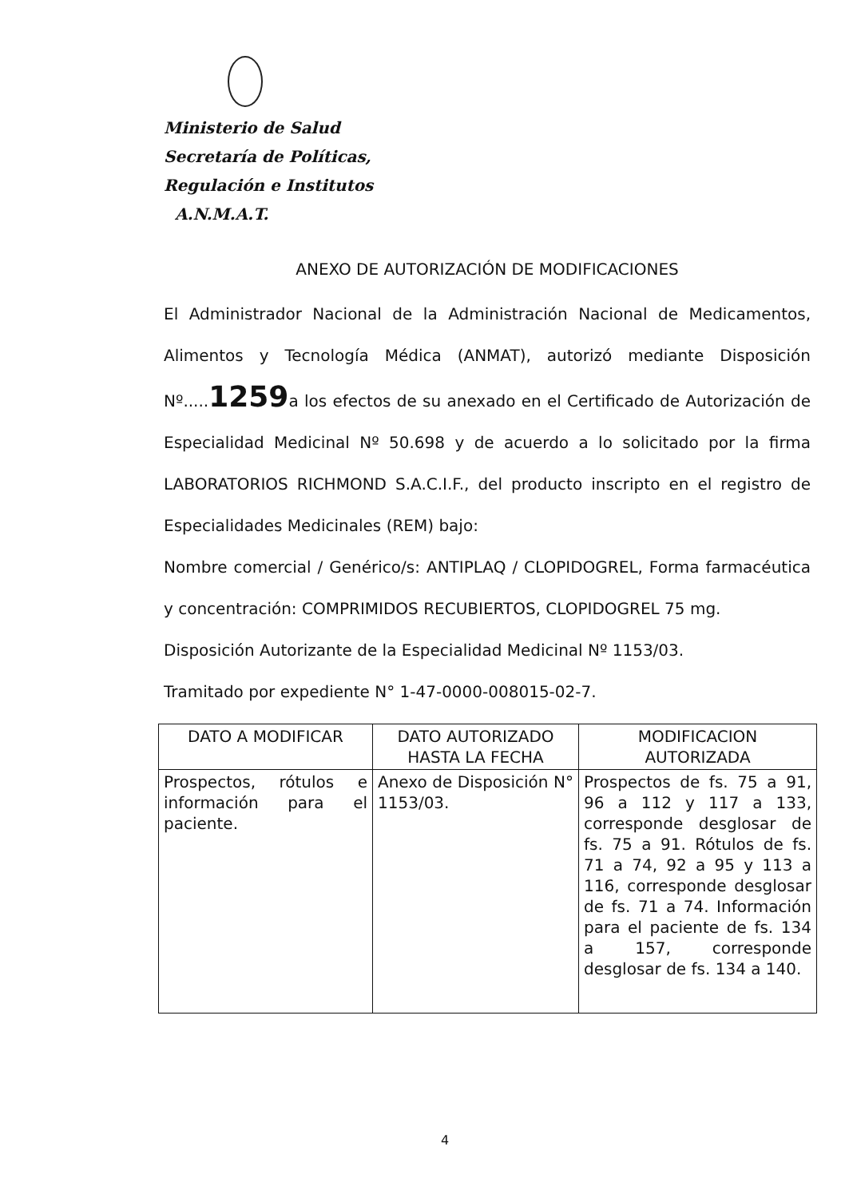Ministerio de Salud
Secretaría de Políticas,
Regulación e Institutos
A.N.M.A.T.
ANEXO DE AUTORIZACIÓN DE MODIFICACIONES
El Administrador Nacional de la Administración Nacional de Medicamentos, Alimentos y Tecnología Médica (ANMAT), autorizó mediante Disposición Nº.....1259a los efectos de su anexado en el Certificado de Autorización de Especialidad Medicinal Nº 50.698 y de acuerdo a lo solicitado por la firma LABORATORIOS RICHMOND S.A.C.I.F., del producto inscripto en el registro de Especialidades Medicinales (REM) bajo:
Nombre comercial / Genérico/s: ANTIPLAQ / CLOPIDOGREL, Forma farmacéutica y concentración: COMPRIMIDOS RECUBIERTOS, CLOPIDOGREL 75 mg.
Disposición Autorizante de la Especialidad Medicinal Nº 1153/03.
Tramitado por expediente N° 1-47-0000-008015-02-7.
| DATO A MODIFICAR | DATO AUTORIZADO HASTA LA FECHA | MODIFICACION AUTORIZADA |
| --- | --- | --- |
| Prospectos, rótulos e información para el paciente. | Anexo de Disposición N° 1153/03. | Prospectos de fs. 75 a 91, 96 a 112 y 117 a 133, corresponde desglosar de fs. 75 a 91. Rótulos de fs. 71 a 74, 92 a 95 y 113 a 116, corresponde desglosar de fs. 71 a 74. Información para el paciente de fs. 134 a 157, corresponde desglosar de fs. 134 a 140. |
4